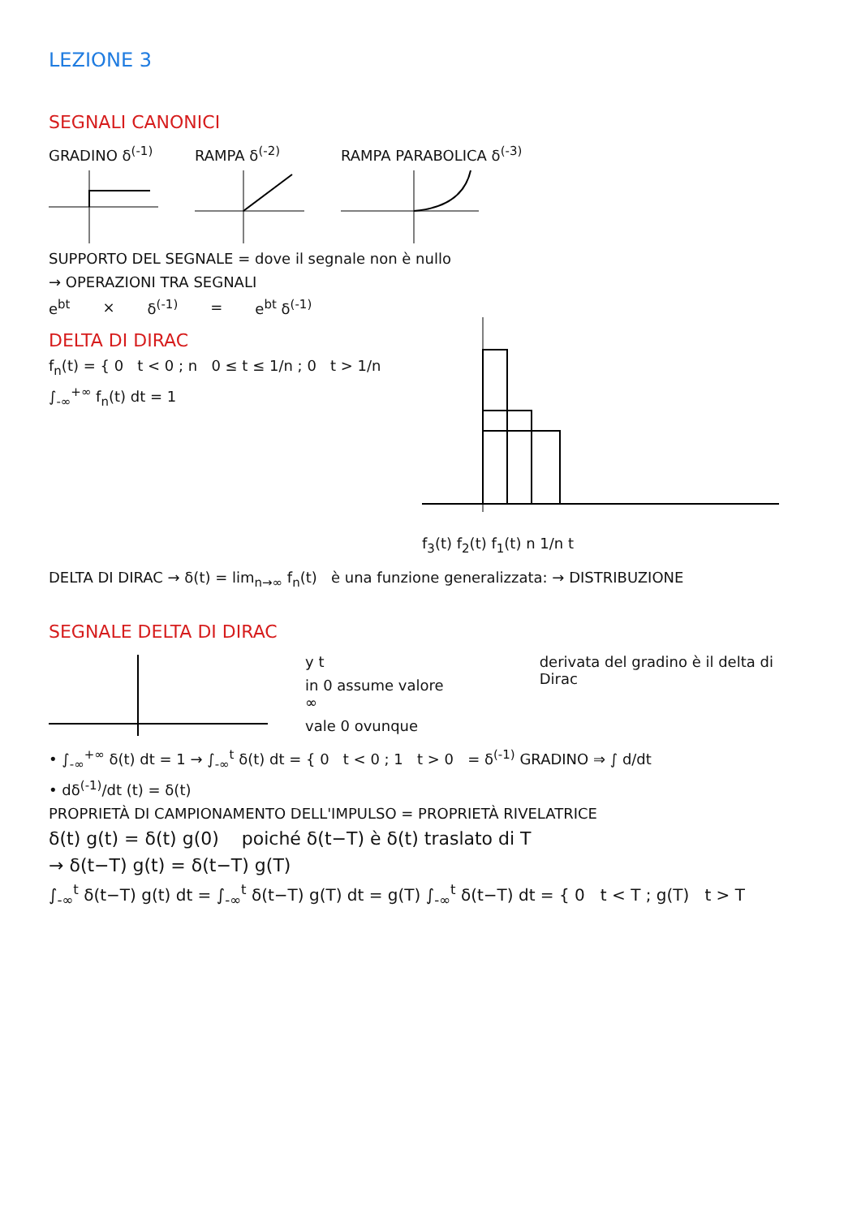LEZIONE 3
SEGNALI CANONICI
GRADINO δ<sup>(-1)</sup> RAMPA δ<sup>(-2)</sup> RAMPA PARABOLICA δ<sup>(-3)</sup>
SUPPORTO DEL SEGNALE = dove il segnale non è nullo
→ OPERAZIONI TRA SEGNALI
e<sup>bt</sup> × δ<sup>(-1)</sup> = e<sup>bt</sup> δ<sup>(-1)</sup>
DELTA DI DIRAC
f<sub>n</sub>(t) = { 0 t < 0 ; n 0 ≤ t ≤ 1/n ; 0 t > 1/n
∫<sub>-∞</sub><sup>+∞</sup> f<sub>n</sub>(t) dt = 1
f<sub>3</sub>(t) f<sub>2</sub>(t) f<sub>1</sub>(t) n 1/n t
DELTA DI DIRAC → δ(t) = lim<sub>n→∞</sub> f<sub>n</sub>(t) è una funzione generalizzata: → DISTRIBUZIONE
SEGNALE DELTA DI DIRAC
y t
in 0 assume valore ∞
vale 0 ovunque
derivata del gradino è il delta di Dirac
• ∫<sub>-∞</sub><sup>+∞</sup> δ(t) dt = 1 → ∫<sub>-∞</sub><sup>t</sup> δ(t) dt = { 0 t < 0 ; 1 t > 0 = δ<sup>(-1)</sup> GRADINO ⇒ ∫ d/dt
• dδ<sup>(-1)</sup>/dt (t) = δ(t)
PROPRIETÀ DI CAMPIONAMENTO DELL'IMPULSO = PROPRIETÀ RIVELATRICE
δ(t) g(t) = δ(t) g(0) poiché δ(t−T) è δ(t) traslato di T
→ δ(t−T) g(t) = δ(t−T) g(T)
∫<sub>-∞</sub><sup>t</sup> δ(t−T) g(t) dt = ∫<sub>-∞</sub><sup>t</sup> δ(t−T) g(T) dt = g(T) ∫<sub>-∞</sub><sup>t</sup> δ(t−T) dt = { 0 t < T ; g(T) t > T